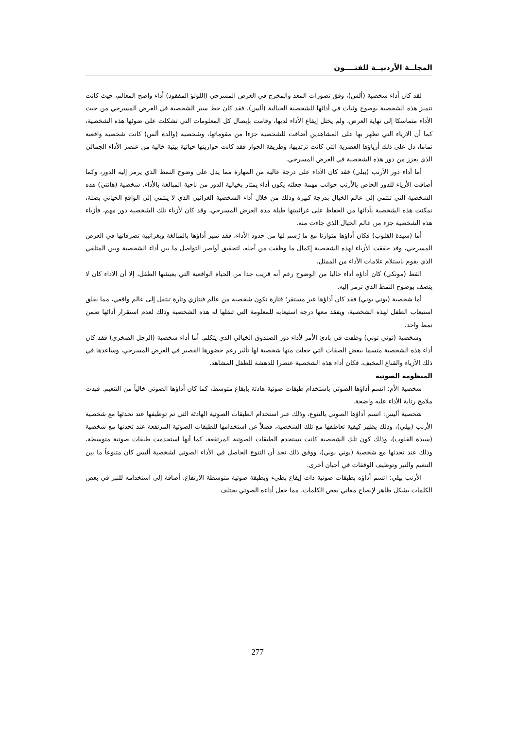المجلــة الأردنيــة للفنــــون
لقد كان أداء شخصية (ألس)، وفق تصورات المعد والمخرج في العرض المسرحي (اللؤلؤ المفقود) أداء واضح المعالم، حيث كانت تتميز هذه الشخصية بوضوح وثبات في أدائها للشخصية الخيالية (ألس)، فقد كان خط سير الشخصية في العرض المسرحي من حيث الأداء متماسكا إلى نهاية العرض، ولم يختل إيقاع الأداء لديها، وقامت بإيصال كل المعلومات التي تشكلت على ضوئها هذه الشخصية، كما أن الأزياء التي تظهر بها على المشاهدين أضافت للشخصية جزءا من مقوماتها، وشخصية (والدة ألس) كانت شخصية واقعية تماما، دل على ذلك أزياؤها العصرية التي كانت ترتديها، وطريقة الحوار فقد كانت حواريتها حياتية بيتية خالية من عنصر الأداء الجمالي الذي يعزز من دور هذه الشخصية في العرض المسرحي.
أما أداء دور الأرنب (بيلي) فقد كان الأداء على درجة عالية من المهارة مما يدل على وضوح النمط الذي يرمز إليه الدور، وكما أضافت الأزياء للدور الخاص بالأرنب جوانب مهمة جعلته يكون أداء يمتاز بخيالية الدور من ناحية المبالغة بالأداء. شخصية (هانتي) هذه الشخصية التي تنتمي إلى عالم الخيال بدرجة كبيرة وذلك من خلال أداء الشخصية الغرائبي الذي لا ينتمي إلى الواقع الحياتي بصلة، تمكنت هذه الشخصية بأدائها من الحفاظ على غرائبيتها طيلة مدة العرض المسرحي، وقد كان لأزياء تلك الشخصية دور مهم، فأزياء هذه الشخصية جزء من عالم الخيال الذي جاءت منه.
أما (سيدة القلوب) فكان أداؤها متوازنا مع ما رُسم لها من حدود الأداء، فقد تميز أداؤها بالمبالغة وبغرائبية تصرفاتها في العرض المسرحي، وقد حققت الأزياء لهذه الشخصية إكمال ما وظفت من أجله، لتحقيق أواصر التواصل ما بين أداء الشخصية وبين المتلقي الذي يقوم باستلام علامات الأداء من الممثل.
القط (مونكي) كان أداؤه أداء خاليا من الوضوح رغم أنه قريب جدا من الحياة الواقعية التي يعيشها الطفل، إلا أن الأداء كان لا يتصف بوضوح النمط الذي ترمز إليه.
أما شخصية (بوني بوني) فقد كان أداؤها غير مستقر؛ فتارة تكون شخصية من عالم فنتازي وتارة تنتقل إلى عالم واقعي، مما يقلق استيعاب الطفل لهذه الشخصية، ويفقد معها درجة استيعابه للمعلومة التي تنقلها له هذه الشخصية وذلك لعدم استقرار أدائها ضمن نمط واحد.
وشخصية (توني توني) وظفت في بادئ الأمر لأداء دور الصندوق الخيالي الذي يتكلم. أما أداء شخصية (الرجل الصخري) فقد كان أداء هذه الشخصية متسما ببعض الصفات التي جعلت منها شخصية لها تأثير رغم حضورها القصير في العرض المسرحي، وساعدها في ذلك الأزياء والقناع المخيف، فكان أداء هذه الشخصية عنصرا للدهشة للطفل المشاهد.
المنظومة الصوتية
شخصية الأم: اتسم أداؤها الصوتي باستخدام طبقات صوتية هادئة بإيقاع متوسط، كما كان أداؤها الصوتي خالياً من التنغيم. فبدت ملامح رتابة الأداء عليه واضحة.
شخصية أليس: اتسم أداؤها الصوتي بالتنوع، وذلك عبر استخدام الطبقات الصوتية الهادئة التي تم توظيفها عند تحدثها مع شخصية الأرنب (بيلي)، وذلك يظهر كيفية تعاطفها مع تلك الشخصية، فضلاً عن استخدامها للطبقات الصوتية المرتفعة عند تحدثها مع شخصية (سيدة القلوب)، وذلك كون تلك الشخصية كانت تستخدم الطبقات الصوتية المرتفعة، كما أنها استخدمت طبقات صوتية متوسطة، وذلك عند تحدثها مع شخصية (بوني بوني)، ووفق ذلك نجد أن التنوع الحاصل في الأداء الصوتي لشخصية أليس كان متنوعاً ما بين التنغيم والنبر وتوظيف الوقفات في أحيان أخرى.
الأرنب بيلي: اتسم أداؤه بطبقات صوتية ذات إيقاع بطيء وبطبقة صوتية متوسطة الارتفاع، أضافة إلى استخدامه للنبر في بعض الكلمات بشكل ظاهر لإيضاح معاني بعض الكلمات، مما جعل أداءه الصوتي يختلف
277